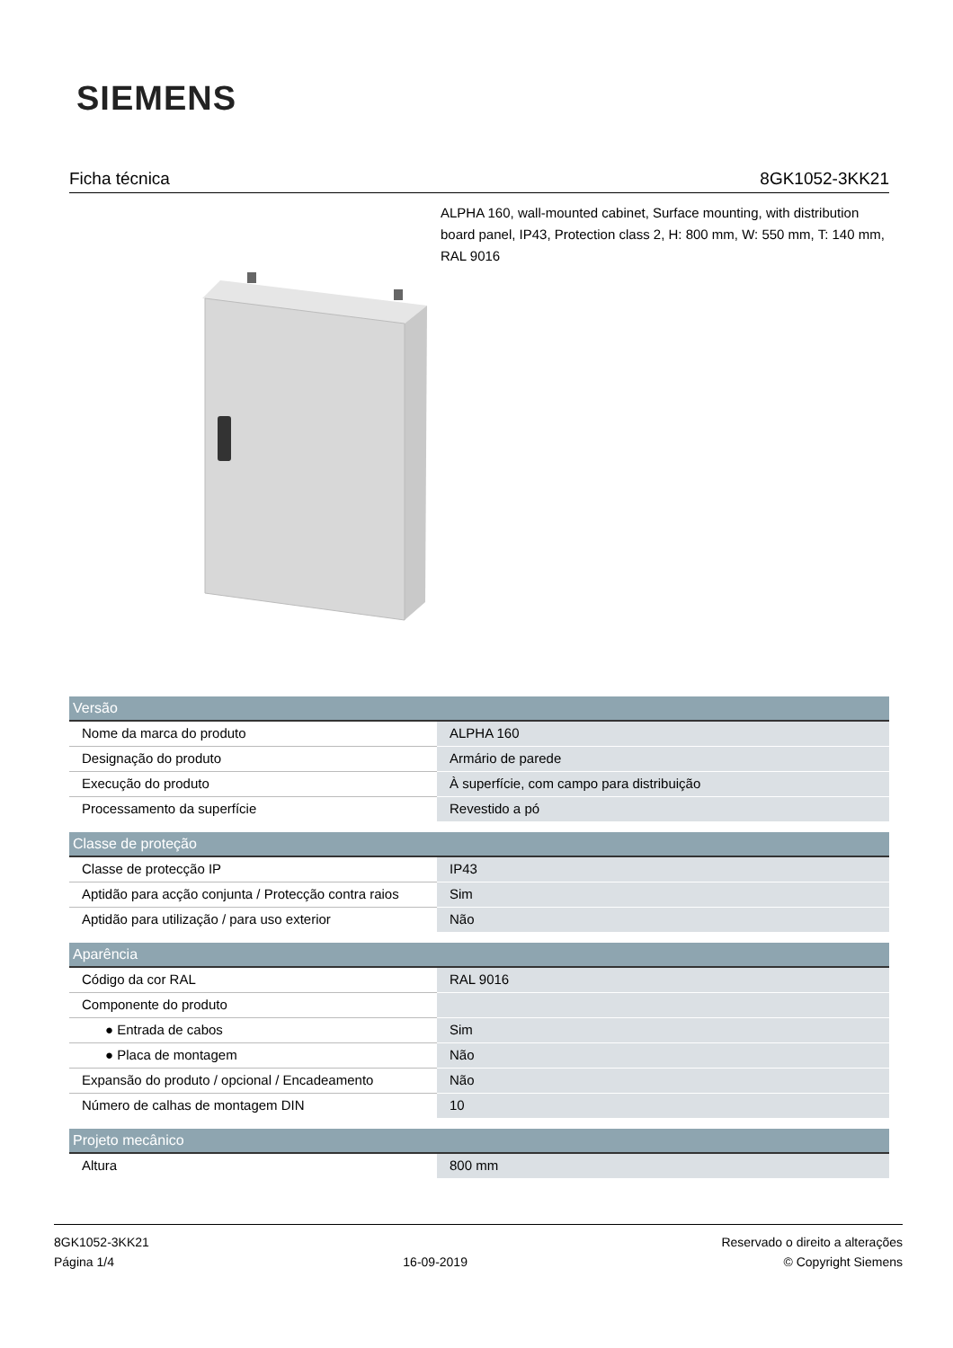SIEMENS
Ficha técnica 8GK1052-3KK21
ALPHA 160, wall-mounted cabinet, Surface mounting, with distribution board panel, IP43, Protection class 2, H: 800 mm, W: 550 mm, T: 140 mm, RAL 9016
| Versão | |
| --- | --- |
| Nome da marca do produto | ALPHA 160 |
| Designação do produto | Armário de parede |
| Execução do produto | À superfície, com campo para distribuição |
| Processamento da superfície | Revestido a pó |
| Classe de proteção | |
| --- | --- |
| Classe de protecção IP | IP43 |
| Aptidão para acção conjunta / Protecção contra raios | Sim |
| Aptidão para utilização / para uso exterior | Não |
| Aparência | |
| --- | --- |
| Código da cor RAL | RAL 9016 |
| Componente do produto | |
| ● Entrada de cabos | Sim |
| ● Placa de montagem | Não |
| Expansão do produto / opcional / Encadeamento | Não |
| Número de calhas de montagem DIN | 10 |
| Projeto mecânico | |
| --- | --- |
| Altura | 800 mm |
8GK1052-3KK21
Página 1/4
16-09-2019
Reservado o direito a alterações
© Copyright Siemens